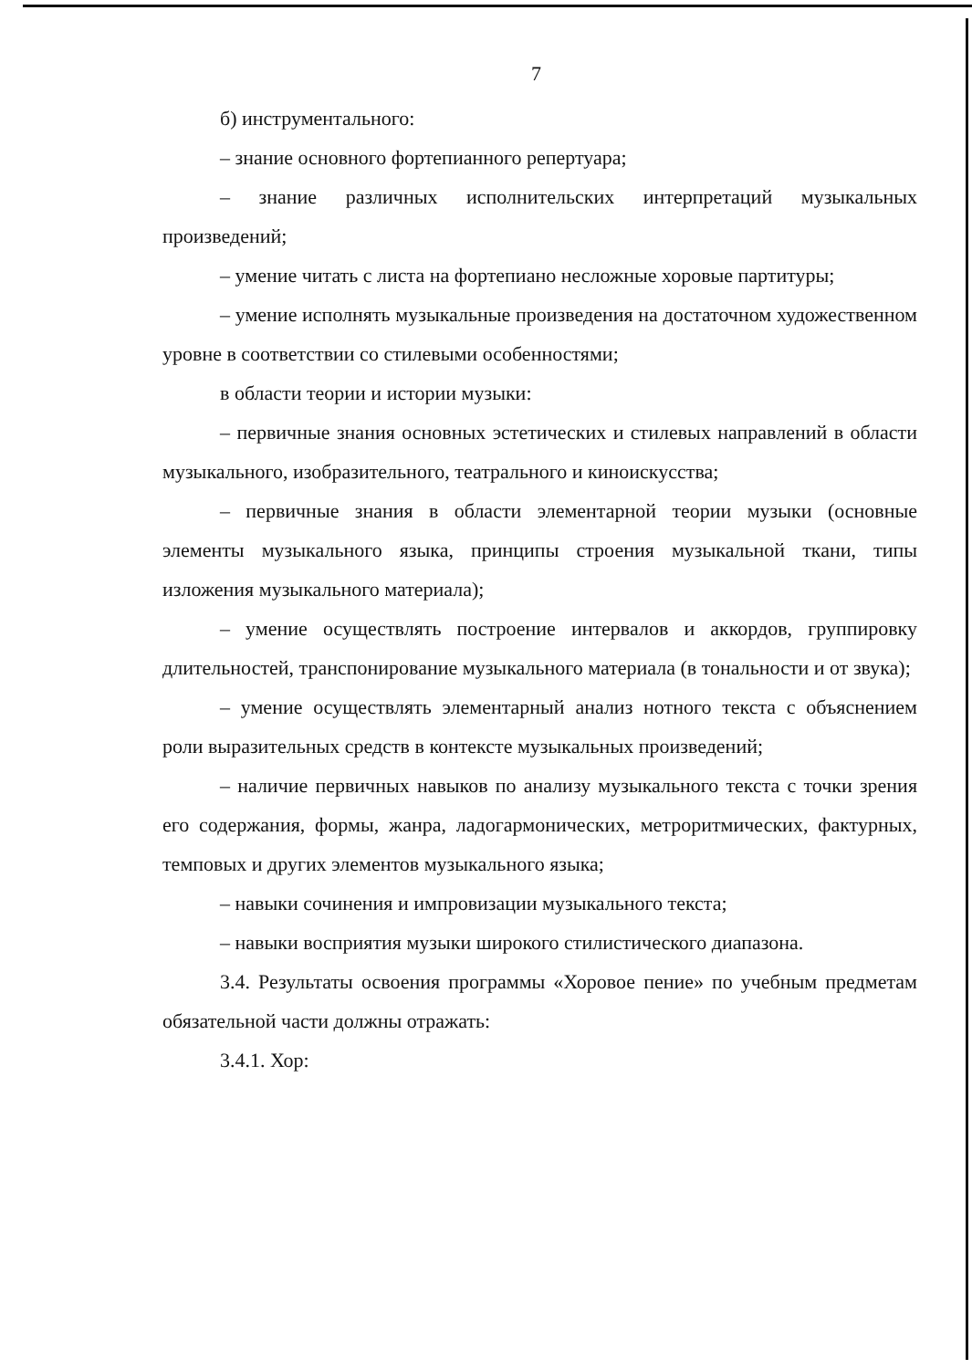7
б) инструментального:
– знание основного фортепианного репертуара;
– знание различных исполнительских интерпретаций музыкальных произведений;
– умение читать с листа на фортепиано несложные хоровые партитуры;
– умение исполнять музыкальные произведения на достаточном художественном уровне в соответствии со стилевыми особенностями;
в области теории и истории музыки:
– первичные знания основных эстетических и стилевых направлений в области музыкального, изобразительного, театрального и киноискусства;
– первичные знания в области элементарной теории музыки (основные элементы музыкального языка, принципы строения музыкальной ткани, типы изложения музыкального материала);
– умение осуществлять построение интервалов и аккордов, группировку длительностей, транспонирование музыкального материала (в тональности и от звука);
– умение осуществлять элементарный анализ нотного текста с объяснением роли выразительных средств в контексте музыкальных произведений;
– наличие первичных навыков по анализу музыкального текста с точки зрения его содержания, формы, жанра, ладогармонических, метроритмических, фактурных, темповых и других элементов музыкального языка;
– навыки сочинения и импровизации музыкального текста;
– навыки восприятия музыки широкого стилистического диапазона.
3.4. Результаты освоения программы «Хоровое пение» по учебным предметам обязательной части должны отражать:
3.4.1. Хор: